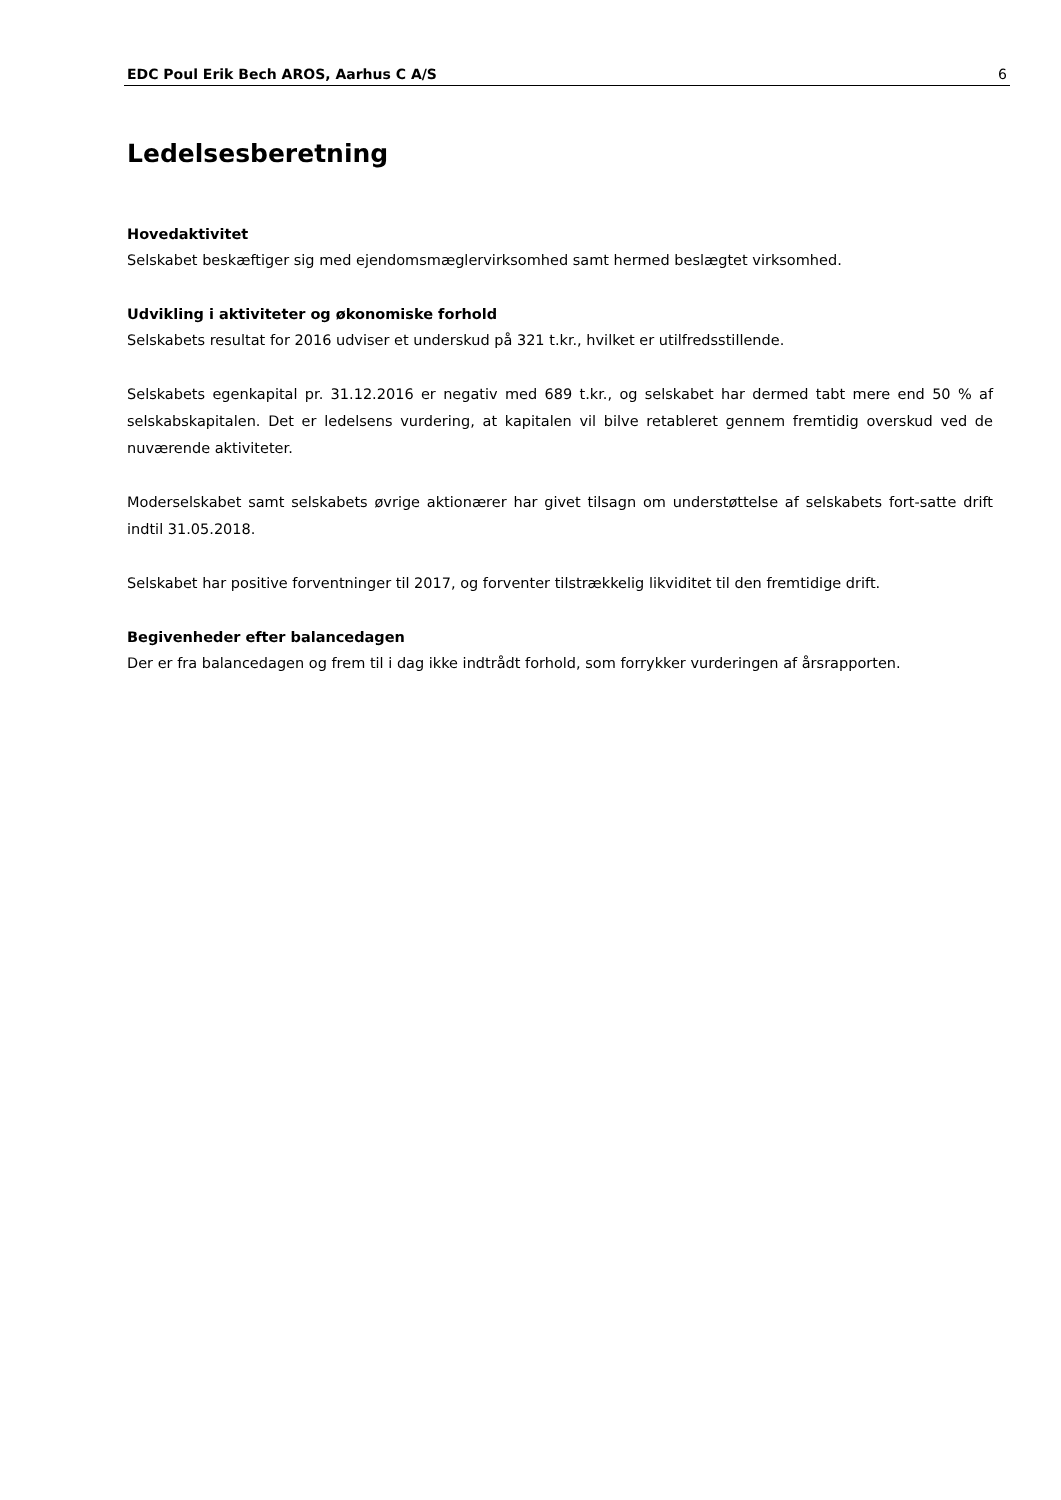EDC Poul Erik Bech AROS, Aarhus C A/S 6
Ledelsesberetning
Hovedaktivitet
Selskabet beskæftiger sig med ejendomsmæglervirksomhed samt hermed beslægtet virksomhed.
Udvikling i aktiviteter og økonomiske forhold
Selskabets resultat for 2016 udviser et underskud på 321 t.kr., hvilket er utilfredsstillende.
Selskabets egenkapital pr. 31.12.2016 er negativ med 689 t.kr., og selskabet har dermed tabt mere end 50 % af selskabskapitalen. Det er ledelsens vurdering, at kapitalen vil bilve retableret gennem fremtidig overskud ved de nuværende aktiviteter.
Moderselskabet samt selskabets øvrige aktionærer har givet tilsagn om understøttelse af selskabets fort-satte drift indtil 31.05.2018.
Selskabet har positive forventninger til 2017, og forventer tilstrækkelig likviditet til den fremtidige drift.
Begivenheder efter balancedagen
Der er fra balancedagen og frem til i dag ikke indtrådt forhold, som forrykker vurderingen af årsrapporten.